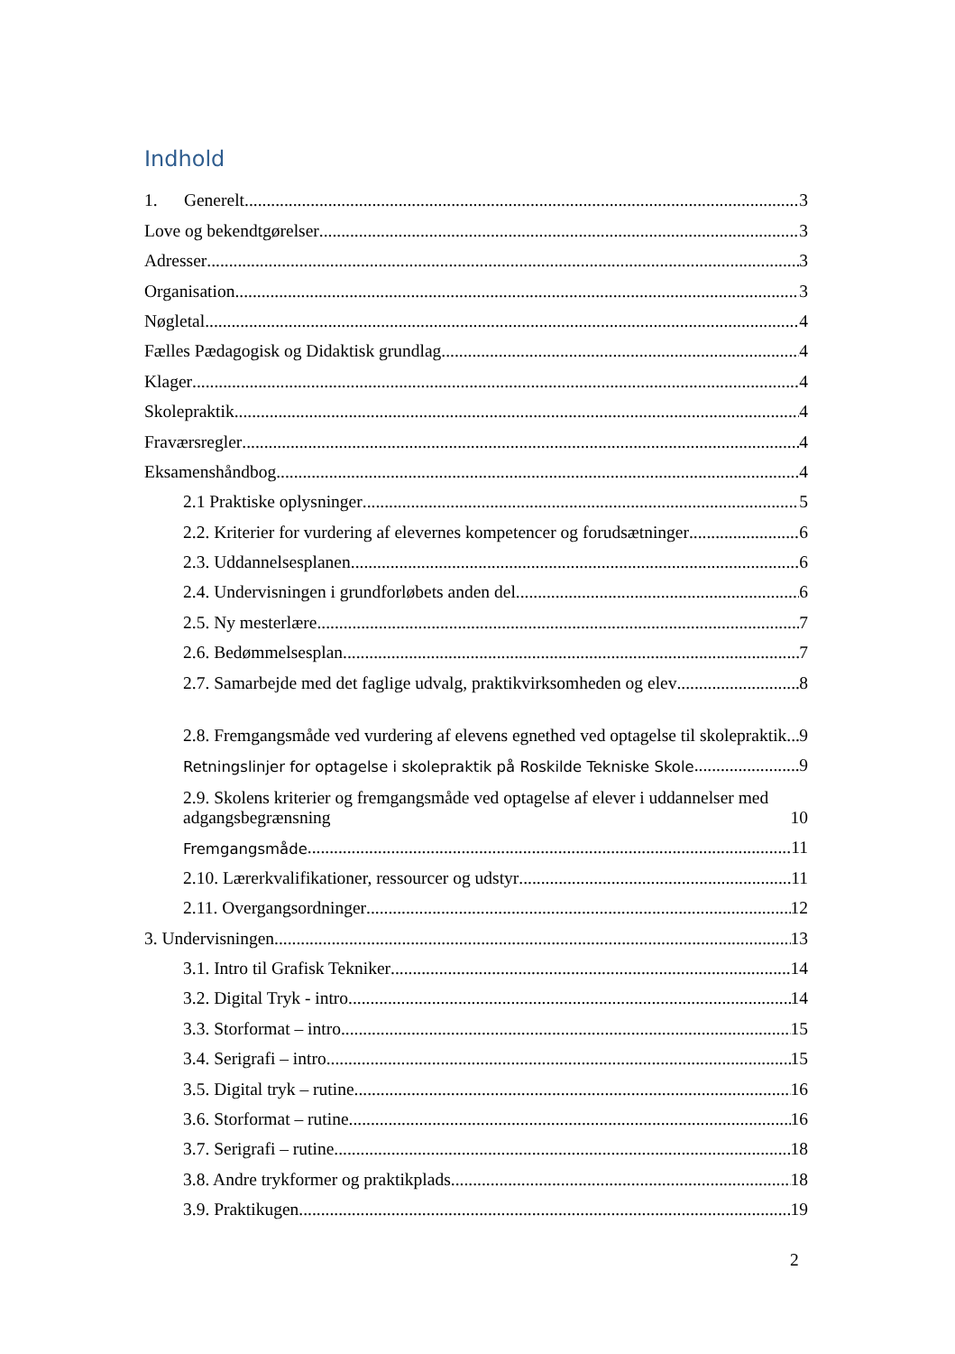Indhold
1. Generelt 3
Love og bekendtgørelser 3
Adresser 3
Organisation 3
Nøgletal 4
Fælles Pædagogisk og Didaktisk grundlag 4
Klager 4
Skolepraktik 4
Fraværsregler 4
Eksamenshåndbog 4
2.1 Praktiske oplysninger 5
2.2. Kriterier for vurdering af elevernes kompetencer og forudsætninger 6
2.3. Uddannelsesplanen 6
2.4. Undervisningen i grundforløbets anden del 6
2.5. Ny mesterlære 7
2.6. Bedømmelsesplan 7
2.7. Samarbejde med det faglige udvalg, praktikvirksomheden og elev 8
2.8. Fremgangsmåde ved vurdering af elevens egnethed ved optagelse til skolepraktik 9
Retningslinjer for optagelse i skolepraktik på Roskilde Tekniske Skole 9
2.9. Skolens kriterier og fremgangsmåde ved optagelse af elever i uddannelser med adgangsbegrænsning 10
Fremgangsmåde 11
2.10. Lærerkvalifikationer, ressourcer og udstyr 11
2.11. Overgangsordninger 12
3. Undervisningen 13
3.1. Intro til Grafisk Tekniker 14
3.2. Digital Tryk - intro 14
3.3. Storformat – intro 15
3.4. Serigrafi – intro 15
3.5. Digital tryk – rutine 16
3.6. Storformat – rutine 16
3.7. Serigrafi – rutine 18
3.8. Andre trykformer og praktikplads 18
3.9. Praktikugen 19
2